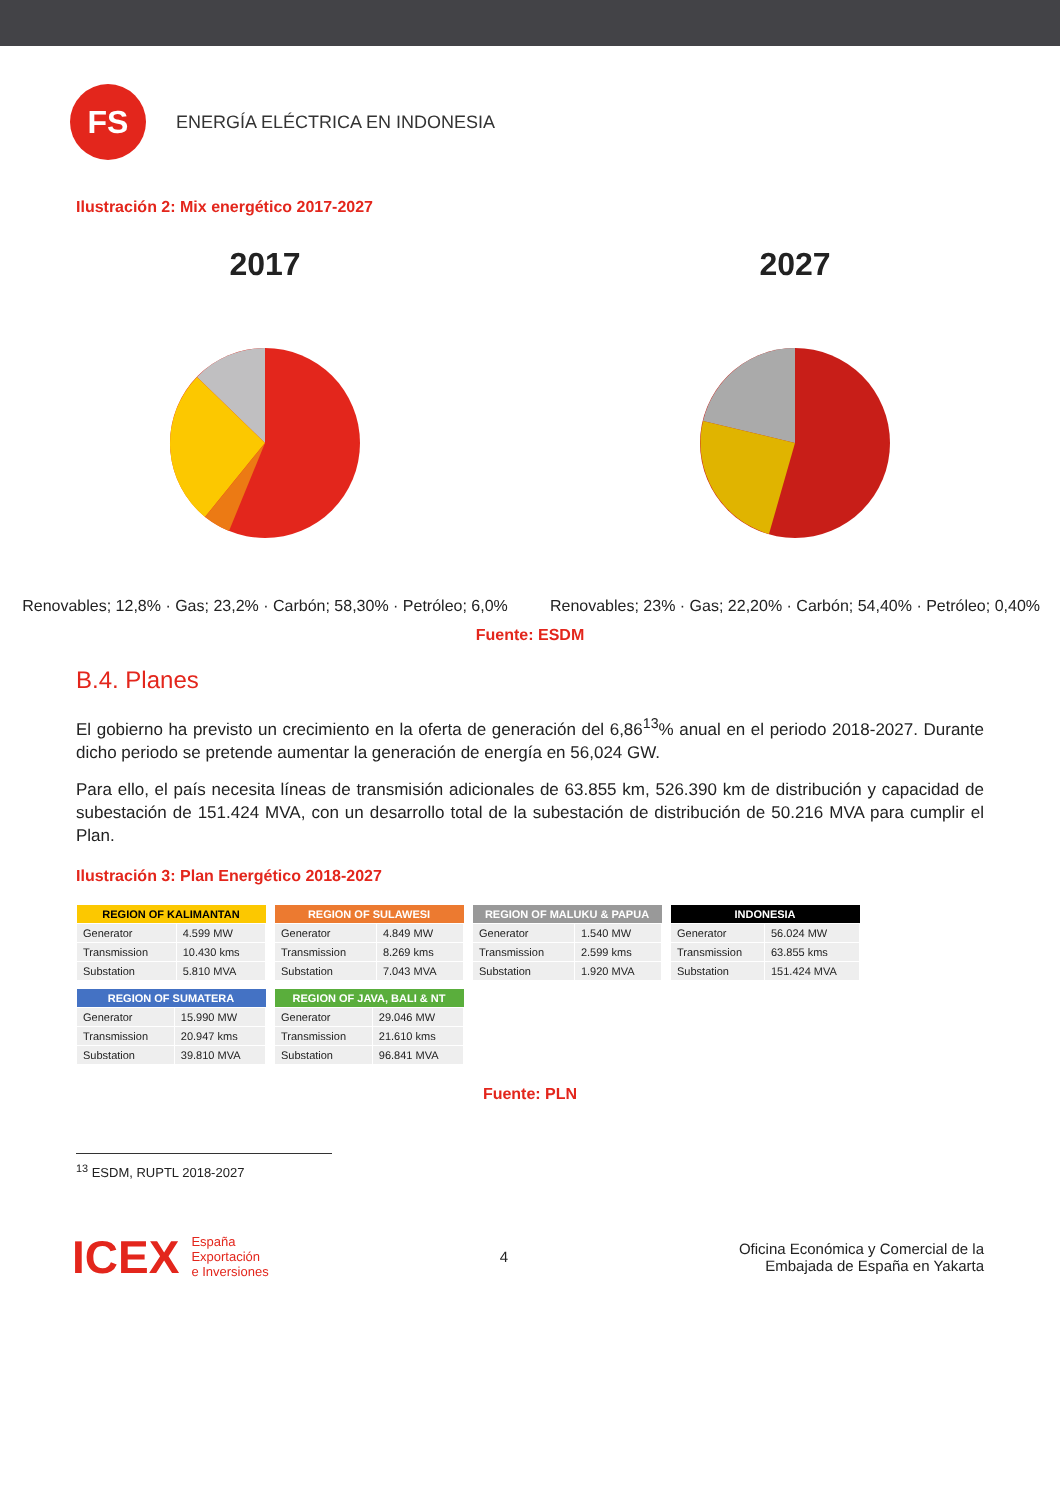FS
ENERGÍA ELÉCTRICA EN INDONESIA
Ilustración 2: Mix energético 2017-2027
2017
Renovables; 12,8% · Gas; 23,2% · Carbón; 58,30% · Petróleo; 6,0%
2027
Renovables; 23% · Gas; 22,20% · Carbón; 54,40% · Petróleo; 0,40%
Fuente: ESDM
B.4. Planes
El gobierno ha previsto un crecimiento en la oferta de generación del 6,86<sup>13</sup>% anual en el periodo 2018-2027. Durante dicho periodo se pretende aumentar la generación de energía en 56,024 GW.
Para ello, el país necesita líneas de transmisión adicionales de 63.855 km, 526.390 km de distribución y capacidad de subestación de 151.424 MVA, con un desarrollo total de la subestación de distribución de 50.216 MVA para cumplir el Plan.
Ilustración 3: Plan Energético 2018-2027
| REGION OF KALIMANTAN | |
| --- | --- |
| Generator | 4.599 MW |
| Transmission | 10.430 kms |
| Substation | 5.810 MVA |
| REGION OF SULAWESI | |
| --- | --- |
| Generator | 4.849 MW |
| Transmission | 8.269 kms |
| Substation | 7.043 MVA |
| REGION OF MALUKU & PAPUA | |
| --- | --- |
| Generator | 1.540 MW |
| Transmission | 2.599 kms |
| Substation | 1.920 MVA |
| INDONESIA | |
| --- | --- |
| Generator | 56.024 MW |
| Transmission | 63.855 kms |
| Substation | 151.424 MVA |
| REGION OF SUMATERA | |
| --- | --- |
| Generator | 15.990 MW |
| Transmission | 20.947 kms |
| Substation | 39.810 MVA |
| REGION OF JAVA, BALI & NT | |
| --- | --- |
| Generator | 29.046 MW |
| Transmission | 21.610 kms |
| Substation | 96.841 MVA |
Fuente: PLN
<sup>13</sup> ESDM, RUPTL 2018-2027
ICEX
España
Exportación
e Inversiones
4
Oficina Económica y Comercial de la
Embajada de España en Yakarta